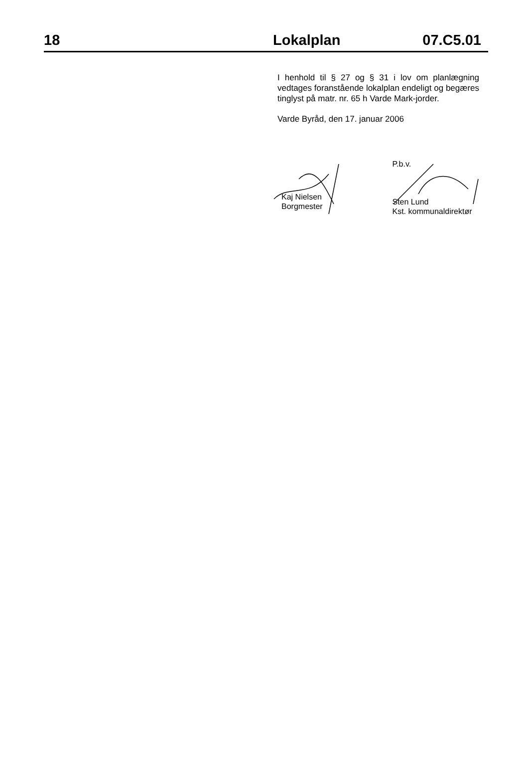18 Lokalplan 07.C5.01
I henhold til § 27 og § 31 i lov om planlægning vedtages foranstående lokalplan endeligt og begæres tinglyst på matr. nr. 65 h Varde Mark-jorder.
Varde Byråd, den 17. januar 2006
Kaj Nielsen
Borgmester
P.b.v.
Sten Lund
Kst. kommunaldirektør